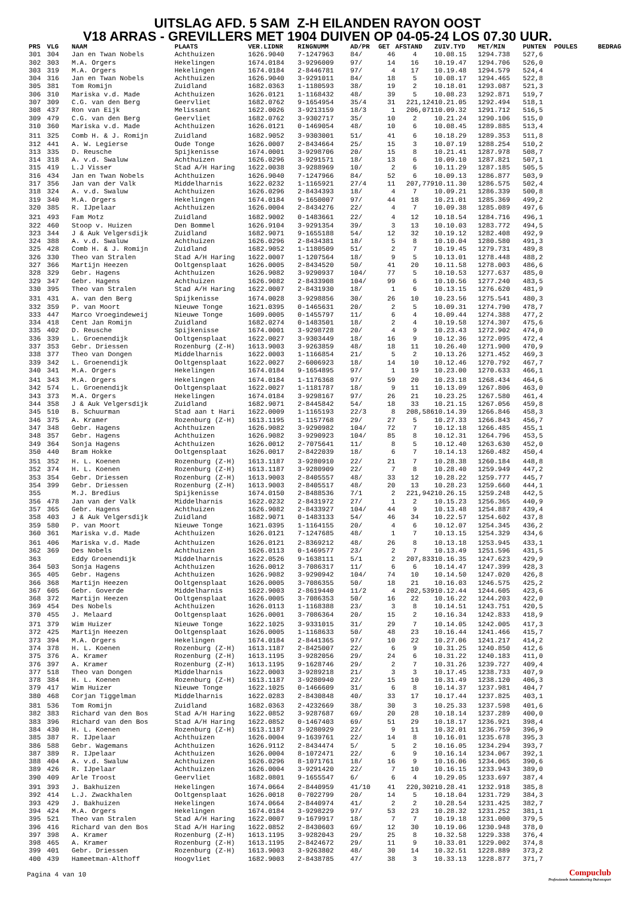UITSLAG AFD. 5 SAM Z-H EILANDEN RAYON OOST
V18 ARRAS - GREVILLERS MET 1904 DUIVEN OP 04-05-24 LOS 07.30 UUR.
| PRS | VLG | NAAM | PLAATS | VER.LIDNR | RINGNUMM | AD/PR | GET | AFSTAND | ZUIV.TYD | MET/MIN | PUNTEN | POULES | BEDRAG |
| --- | --- | --- | --- | --- | --- | --- | --- | --- | --- | --- | --- | --- | --- |
| 301 | 304 | Jan en Twan Nobels | Achthuizen | 1626.9040 | 7-1247963 | 84/ | 46 | 4 | 10.08.15 | 1294.738 | 527,6 | | |
| 302 | 303 | M.A. Orgers | Hekelingen | 1674.0184 | 3-9296009 | 97/ | 14 | 16 | 10.19.47 | 1294.706 | 526,0 | | |
| 303 | 319 | M.A. Orgers | Hekelingen | 1674.0184 | 2-8446781 | 97/ | 4 | 17 | 10.19.48 | 1294.579 | 524,4 | | |
| 304 | 316 | Jan en Twan Nobels | Achthuizen | 1626.9040 | 3-9291011 | 84/ | 18 | 5 | 10.08.17 | 1294.465 | 522,8 | | |
| 305 | 381 | Tom Romijn | Zuidland | 1682.0363 | 1-1180593 | 38/ | 19 | 2 | 10.18.01 | 1293.087 | 521,3 | | |
| 306 | 310 | Mariska v.d. Made | Achthuizen | 1626.0121 | 1-1168432 | 48/ | 39 | 5 | 10.08.23 | 1292.871 | 519,7 | | |
| 307 | 309 | C.G. van den Berg | Geervliet | 1682.0762 | 9-1654954 | 35/4 | 31 | 221,124 | 10.21.05 | 1292.494 | 518,1 | | |
| 308 | 437 | Ron van Eijk | Melissant | 1622.0026 | 3-9213159 | 18/3 | 1 | 206,071 | 10.09.32 | 1291.712 | 516,5 | | |
| 309 | 479 | C.G. van den Berg | Geervliet | 1682.0762 | 3-9302717 | 35/ | 10 | 2 | 10.21.24 | 1290.106 | 515,0 | | |
| 310 | 360 | Mariska v.d. Made | Achthuizen | 1626.0121 | 0-1469054 | 48/ | 10 | 6 | 10.08.45 | 1289.885 | 513,4 | | |
| 311 | 325 | Comb H. & J. Romijn | Zuidland | 1682.9052 | 3-9303001 | 51/ | 41 | 6 | 10.18.29 | 1289.353 | 511,8 | | |
| 312 | 441 | A. W. Legierse | Oude Tonge | 1626.0007 | 2-8434664 | 25/ | 15 | 3 | 10.07.19 | 1288.254 | 510,2 | | |
| 313 | 335 | D. Reusche | Spijkenisse | 1674.0001 | 3-9298706 | 20/ | 15 | 8 | 10.21.41 | 1287.978 | 508,7 | | |
| 314 | 318 | A. v.d. Swaluw | Achthuizen | 1626.0296 | 3-9291571 | 18/ | 13 | 6 | 10.09.10 | 1287.821 | 507,1 | | |
| 315 | 419 | L.J Visser | Stad A/H Haring | 1622.0038 | 3-9288969 | 10/ | 2 | 6 | 10.11.29 | 1287.185 | 505,5 | | |
| 316 | 434 | Jan en Twan Nobels | Achthuizen | 1626.9040 | 7-1247966 | 84/ | 52 | 6 | 10.09.13 | 1286.877 | 503,9 | | |
| 317 | 356 | Jan van der Valk | Middelharnis | 1622.0232 | 1-1165921 | 27/4 | 11 | 207,779 | 10.11.30 | 1286.575 | 502,4 | | |
| 318 | 324 | A. v.d. Swaluw | Achthuizen | 1626.0296 | 2-8434393 | 18/ | 4 | 7 | 10.09.21 | 1286.339 | 500,8 | | |
| 319 | 340 | M.A. Orgers | Hekelingen | 1674.0184 | 9-1650007 | 97/ | 44 | 18 | 10.21.01 | 1285.369 | 499,2 | | |
| 320 | 385 | R. IJpelaar | Achthuizen | 1626.0004 | 2-8434276 | 22/ | 4 | 7 | 10.09.38 | 1285.089 | 497,6 | | |
| 321 | 493 | Fam Motz | Zuidland | 1682.9002 | 0-1483661 | 22/ | 4 | 12 | 10.18.54 | 1284.716 | 496,1 | | |
| 322 | 460 | Stoop v. Huizen | Den Bommel | 1626.9104 | 3-9291354 | 39/ | 3 | 13 | 10.10.03 | 1283.772 | 494,5 | | |
| 323 | 344 | J & Auk Velgersdijk | Zuidland | 1682.9071 | 9-1655188 | 54/ | 12 | 32 | 10.19.12 | 1282.408 | 492,9 | | |
| 324 | 388 | A. v.d. Swaluw | Achthuizen | 1626.0296 | 2-8434381 | 18/ | 5 | 8 | 10.10.04 | 1280.580 | 491,3 | | |
| 325 | 428 | Comb H. & J. Romijn | Zuidland | 1682.9052 | 1-1180509 | 51/ | 2 | 7 | 10.19.45 | 1279.731 | 489,8 | | |
| 326 | 330 | Theo van Stralen | Stad A/H Haring | 1622.0007 | 1-1207564 | 18/ | 9 | 5 | 10.13.01 | 1278.448 | 488,2 | | |
| 327 | 366 | Martijn Heezen | Ooltgensplaat | 1626.0005 | 2-8434520 | 50/ | 41 | 20 | 10.11.58 | 1278.003 | 486,6 | | |
| 328 | 329 | Gebr. Hagens | Achthuizen | 1626.9082 | 3-9290937 | 104/ | 77 | 5 | 10.10.53 | 1277.637 | 485,0 | | |
| 329 | 347 | Gebr. Hagens | Achthuizen | 1626.9082 | 2-8433908 | 104/ | 99 | 6 | 10.10.56 | 1277.240 | 483,5 | | |
| 330 | 395 | Theo van Stralen | Stad A/H Haring | 1622.0007 | 2-8431930 | 18/ | 1 | 6 | 10.13.15 | 1276.620 | 481,9 | | |
| 331 | 431 | A. van den Berg | Spijkenisse | 1674.0028 | 3-9298856 | 30/ | 26 | 10 | 10.23.56 | 1275.541 | 480,3 | | |
| 332 | 359 | P. van Moort | Nieuwe Tonge | 1621.0395 | 0-1465631 | 20/ | 2 | 5 | 10.09.31 | 1274.790 | 478,7 | | |
| 333 | 447 | Marco Vroegindeweij | Nieuwe Tonge | 1609.0005 | 0-1455797 | 11/ | 6 | 4 | 10.09.44 | 1274.388 | 477,2 | | |
| 334 | 418 | Cent Jan Romijn | Zuidland | 1682.0274 | 0-1483501 | 18/ | 2 | 4 | 10.19.58 | 1274.307 | 475,6 | | |
| 335 | 402 | D. Reusche | Spijkenisse | 1674.0001 | 3-9298728 | 20/ | 4 | 9 | 10.23.43 | 1272.902 | 474,0 | | |
| 336 | 339 | L. Groenendijk | Ooltgensplaat | 1622.0027 | 3-9303449 | 18/ | 16 | 9 | 10.12.36 | 1272.095 | 472,4 | | |
| 337 | 353 | Gebr. Driessen | Rozenburg (Z-H) | 1613.9003 | 3-9263859 | 48/ | 18 | 11 | 10.26.40 | 1271.900 | 470,9 | | |
| 338 | 377 | Theo van Dongen | Middelharnis | 1622.0003 | 1-1166854 | 21/ | 5 | 2 | 10.13.26 | 1271.452 | 469,3 | | |
| 339 | 342 | L. Groenendijk | Ooltgensplaat | 1622.0027 | 2-6006923 | 18/ | 14 | 10 | 10.12.46 | 1270.792 | 467,7 | | |
| 340 | 341 | M.A. Orgers | Hekelingen | 1674.0184 | 9-1654895 | 97/ | 1 | 19 | 10.23.00 | 1270.633 | 466,1 | | |
| 341 | 343 | M.A. Orgers | Hekelingen | 1674.0184 | 1-1176368 | 97/ | 59 | 20 | 10.23.18 | 1268.434 | 464,6 | | |
| 342 | 574 | L. Groenendijk | Ooltgensplaat | 1622.0027 | 1-1181787 | 18/ | 9 | 11 | 10.13.09 | 1267.806 | 463,0 | | |
| 343 | 373 | M.A. Orgers | Hekelingen | 1674.0184 | 3-9298167 | 97/ | 26 | 21 | 10.23.25 | 1267.580 | 461,4 | | |
| 344 | 358 | J & Auk Velgersdijk | Zuidland | 1682.9071 | 2-8445842 | 54/ | 18 | 33 | 10.21.15 | 1267.056 | 459,8 | | |
| 345 | 510 | B. Schuurman | Stad aan t Hari | 1622.0009 | 1-1165193 | 22/3 | 8 | 208,586 | 10.14.39 | 1266.846 | 458,3 | | |
| 346 | 375 | A. Kramer | Rozenburg (Z-H) | 1613.1195 | 1-1157768 | 29/ | 27 | 5 | 10.27.33 | 1266.843 | 456,7 | | |
| 347 | 348 | Gebr. Hagens | Achthuizen | 1626.9082 | 3-9290982 | 104/ | 72 | 7 | 10.12.18 | 1266.485 | 455,1 | | |
| 348 | 357 | Gebr. Hagens | Achthuizen | 1626.9082 | 3-9290923 | 104/ | 85 | 8 | 10.12.31 | 1264.796 | 453,5 | | |
| 349 | 364 | Sonja Hagens | Achthuizen | 1626.0012 | 2-7075641 | 11/ | 8 | 5 | 10.12.40 | 1263.630 | 452,0 | | |
| 350 | 440 | Bram Hokke | Ooltgensplaat | 1626.0017 | 2-8422039 | 18/ | 6 | 7 | 10.14.13 | 1260.482 | 450,4 | | |
| 351 | 352 | H. L. Koenen | Rozenburg (Z-H) | 1613.1187 | 3-9280910 | 22/ | 21 | 7 | 10.28.38 | 1260.184 | 448,8 | | |
| 352 | 374 | H. L. Koenen | Rozenburg (Z-H) | 1613.1187 | 3-9280909 | 22/ | 7 | 8 | 10.28.40 | 1259.949 | 447,2 | | |
| 353 | 354 | Gebr. Driessen | Rozenburg (Z-H) | 1613.9003 | 2-8405557 | 48/ | 33 | 12 | 10.28.22 | 1259.777 | 445,7 | | |
| 354 | 399 | Gebr. Driessen | Rozenburg (Z-H) | 1613.9003 | 2-8405517 | 48/ | 20 | 13 | 10.28.23 | 1259.660 | 444,1 | | |
| 355 | | M.J. Bredius | Spijkenisse | 1674.0150 | 2-8488536 | 7/1 | 2 | 221,942 | 10.26.15 | 1259.248 | 442,5 | | |
| 356 | 478 | Jan van der Valk | Middelharnis | 1622.0232 | 2-8431972 | 27/ | 1 | 2 | 10.15.23 | 1256.365 | 440,9 | | |
| 357 | 365 | Gebr. Hagens | Achthuizen | 1626.9082 | 2-8433927 | 104/ | 44 | 9 | 10.13.48 | 1254.887 | 439,4 | | |
| 358 | 403 | J & Auk Velgersdijk | Zuidland | 1682.9071 | 0-1483133 | 54/ | 46 | 34 | 10.22.57 | 1254.602 | 437,8 | | |
| 359 | 580 | P. van Moort | Nieuwe Tonge | 1621.0395 | 1-1164155 | 20/ | 4 | 6 | 10.12.07 | 1254.345 | 436,2 | | |
| 360 | 361 | Mariska v.d. Made | Achthuizen | 1626.0121 | 7-1247685 | 48/ | 1 | 7 | 10.13.15 | 1254.329 | 434,6 | | |
| 361 | 406 | Mariska v.d. Made | Achthuizen | 1626.0121 | 2-8369212 | 48/ | 26 | 8 | 10.13.18 | 1253.945 | 433,1 | | |
| 362 | 369 | Des Nobels | Achthuizen | 1626.0113 | 0-1469577 | 23/ | 2 | 7 | 10.13.49 | 1251.596 | 431,5 | | |
| 363 | | Eddy Groenendijk | Middelharnis | 1622.0526 | 9-1638111 | 5/1 | 2 | 207,833 | 10.16.35 | 1247.623 | 429,9 | | |
| 364 | 503 | Sonja Hagens | Achthuizen | 1626.0012 | 3-7086317 | 11/ | 6 | 6 | 10.14.47 | 1247.399 | 428,3 | | |
| 365 | 405 | Gebr. Hagens | Achthuizen | 1626.9082 | 3-9290942 | 104/ | 74 | 10 | 10.14.50 | 1247.020 | 426,8 | | |
| 366 | 368 | Martijn Heezen | Ooltgensplaat | 1626.0005 | 3-7086355 | 50/ | 18 | 21 | 10.16.03 | 1246.575 | 425,2 | | |
| 367 | 605 | Gebr. Goverde | Middelharnis | 1622.9003 | 2-8619440 | 11/2 | 4 | 202,539 | 10.12.44 | 1244.605 | 423,6 | | |
| 368 | 372 | Martijn Heezen | Ooltgensplaat | 1626.0005 | 3-7086353 | 50/ | 16 | 22 | 10.16.22 | 1244.203 | 422,0 | | |
| 369 | 454 | Des Nobels | Achthuizen | 1626.0113 | 1-1168388 | 23/ | 3 | 8 | 10.14.51 | 1243.751 | 420,5 | | |
| 370 | 455 | J. Melaard | Ooltgensplaat | 1626.0001 | 3-7086364 | 20/ | 15 | 2 | 10.16.34 | 1242.833 | 418,9 | | |
| 371 | 379 | Wim Huizer | Nieuwe Tonge | 1622.1025 | 3-9331015 | 31/ | 29 | 7 | 10.14.05 | 1242.005 | 417,3 | | |
| 372 | 425 | Martijn Heezen | Ooltgensplaat | 1626.0005 | 1-1168633 | 50/ | 48 | 23 | 10.16.44 | 1241.466 | 415,7 | | |
| 373 | 394 | M.A. Orgers | Hekelingen | 1674.0184 | 2-8441365 | 97/ | 10 | 22 | 10.27.06 | 1241.217 | 414,2 | | |
| 374 | 378 | H. L. Koenen | Rozenburg (Z-H) | 1613.1187 | 2-8425007 | 22/ | 6 | 9 | 10.31.25 | 1240.850 | 412,6 | | |
| 375 | 376 | A. Kramer | Rozenburg (Z-H) | 1613.1195 | 3-9282056 | 29/ | 24 | 6 | 10.31.22 | 1240.183 | 411,0 | | |
| 376 | 397 | A. Kramer | Rozenburg (Z-H) | 1613.1195 | 9-1628746 | 29/ | 2 | 7 | 10.31.26 | 1239.727 | 409,4 | | |
| 377 | 518 | Theo van Dongen | Middelharnis | 1622.0003 | 3-9289218 | 21/ | 3 | 3 | 10.17.45 | 1238.733 | 407,9 | | |
| 378 | 384 | H. L. Koenen | Rozenburg (Z-H) | 1613.1187 | 3-9280940 | 22/ | 15 | 10 | 10.31.49 | 1238.120 | 406,3 | | |
| 379 | 417 | Wim Huizer | Nieuwe Tonge | 1622.1025 | 0-1466609 | 31/ | 6 | 8 | 10.14.37 | 1237.981 | 404,7 | | |
| 380 | 468 | Corjan Tiggelman | Middelharnis | 1622.0283 | 2-8430848 | 40/ | 33 | 17 | 10.17.44 | 1237.825 | 403,1 | | |
| 381 | 536 | Tom Romijn | Zuidland | 1682.0363 | 2-4232669 | 38/ | 30 | 3 | 10.25.33 | 1237.598 | 401,6 | | |
| 382 | 383 | Richard van den Bos | Stad A/H Haring | 1622.0852 | 3-9287687 | 69/ | 20 | 28 | 10.18.14 | 1237.289 | 400,0 | | |
| 383 | 396 | Richard van den Bos | Stad A/H Haring | 1622.0852 | 0-1467403 | 69/ | 51 | 29 | 10.18.17 | 1236.921 | 398,4 | | |
| 384 | 430 | H. L. Koenen | Rozenburg (Z-H) | 1613.1187 | 3-9280929 | 22/ | 9 | 11 | 10.32.01 | 1236.759 | 396,9 | | |
| 385 | 387 | R. IJpelaar | Achthuizen | 1626.0004 | 9-1639761 | 22/ | 14 | 8 | 10.16.01 | 1235.678 | 395,3 | | |
| 386 | 588 | Gebr. Wagemans | Achthuizen | 1626.9112 | 2-8434474 | 5/ | 5 | 2 | 10.16.05 | 1234.294 | 393,7 | | |
| 387 | 389 | R. IJpelaar | Achthuizen | 1626.0004 | 8-1072471 | 22/ | 6 | 9 | 10.16.14 | 1234.067 | 392,1 | | |
| 388 | 404 | A. v.d. Swaluw | Achthuizen | 1626.0296 | 8-1071761 | 18/ | 16 | 9 | 10.16.06 | 1234.065 | 390,6 | | |
| 389 | 426 | R. IJpelaar | Achthuizen | 1626.0004 | 3-9291420 | 22/ | 7 | 10 | 10.16.15 | 1233.943 | 389,0 | | |
| 390 | 409 | Arle Troost | Geervliet | 1682.0801 | 9-1655547 | 6/ | 6 | 4 | 10.29.05 | 1233.697 | 387,4 | | |
| 391 | 393 | J. Bakhuizen | Hekelingen | 1674.0664 | 2-8440959 | 41/10 | 41 | 220,302 | 10.28.41 | 1232.918 | 385,8 | | |
| 392 | 414 | L.J. Zwackhalen | Ooltgensplaat | 1626.0018 | 0-7022799 | 20/ | 14 | 5 | 10.18.04 | 1231.729 | 384,3 | | |
| 393 | 429 | J. Bakhuizen | Hekelingen | 1674.0664 | 2-8440974 | 41/ | 2 | 2 | 10.28.54 | 1231.425 | 382,7 | | |
| 394 | 424 | M.A. Orgers | Hekelingen | 1674.0184 | 3-9298229 | 97/ | 53 | 23 | 10.28.32 | 1231.252 | 381,1 | | |
| 395 | 521 | Theo van Stralen | Stad A/H Haring | 1622.0007 | 9-1679917 | 18/ | 7 | 7 | 10.19.18 | 1231.000 | 379,5 | | |
| 396 | 416 | Richard van den Bos | Stad A/H Haring | 1622.0852 | 2-8430603 | 69/ | 12 | 30 | 10.19.06 | 1230.948 | 378,0 | | |
| 397 | 398 | A. Kramer | Rozenburg (Z-H) | 1613.1195 | 3-9282043 | 29/ | 25 | 8 | 10.32.58 | 1229.338 | 376,4 | | |
| 398 | 465 | A. Kramer | Rozenburg (Z-H) | 1613.1195 | 2-8424672 | 29/ | 11 | 9 | 10.33.01 | 1229.002 | 374,8 | | |
| 399 | 401 | Gebr. Driessen | Rozenburg (Z-H) | 1613.9003 | 3-9263802 | 48/ | 30 | 14 | 10.32.51 | 1228.889 | 373,2 | | |
| 400 | 439 | Hameetman-Althoff | Hoogvliet | 1682.9003 | 2-8438785 | 47/ | 38 | 3 | 10.33.13 | 1228.877 | 371,7 | | |
Pagina 4 van 10
Compuclub
Professionele Automatisering Duivensport